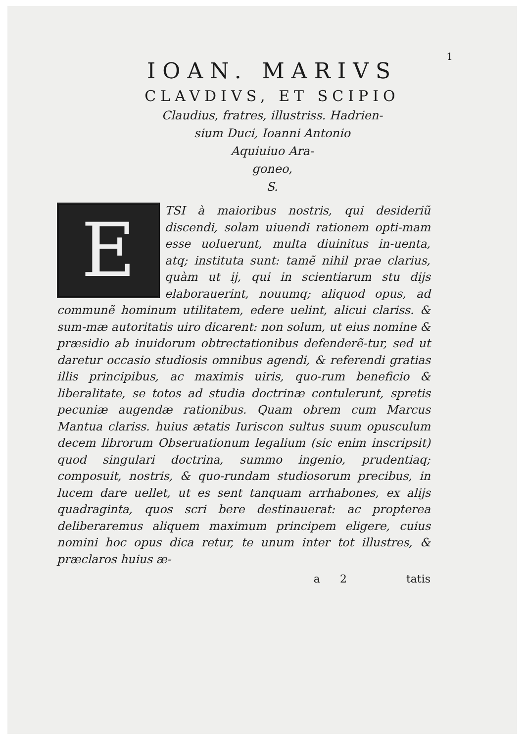1
IOAN. MARIVS
CLAVDIVS, ET SCIPIO
Claudius, fratres, illustriss. Hadrien-
sium Duci, Ioanni Antonio
Aquiuiuo Ara-
goneo,
S.
E
TSI à maioribus nostris, qui desideriũ discendi, solam uiuendi rationem opti-mam esse uoluerunt, multa diuinitus in-uenta, atq; instituta sunt: tamẽ nihil prae clarius, quàm ut ij, qui in scientiarum stu dijs elaborauerint, nouumq; aliquod opus, ad communẽ hominum utilitatem, edere uelint, alicui clariss. & sum-mæ autoritatis uiro dicarent: non solum, ut eius nomine & præsidio ab inuidorum obtrectationibus defenderẽ-tur, sed ut daretur occasio studiosis omnibus agendi, & referendi gratias illis principibus, ac maximis uiris, quo-rum beneficio & liberalitate, se totos ad studia doctrinæ contulerunt, spretis pecuniæ augendæ rationibus. Quam obrem cum Marcus Mantua clariss. huius ætatis Iuriscon sultus suum opusculum decem librorum Obseruationum legalium (sic enim inscripsit) quod singulari doctrina, summo ingenio, prudentiaq; composuit, nostris, & quo-rundam studiosorum precibus, in lucem dare uellet, ut es sent tanquam arrhabones, ex alijs quadraginta, quos scri bere destinauerat: ac propterea deliberaremus aliquem maximum principem eligere, cuius nomini hoc opus dica retur, te unum inter tot illustres, & præclaros huius æ-
a 2 tatis